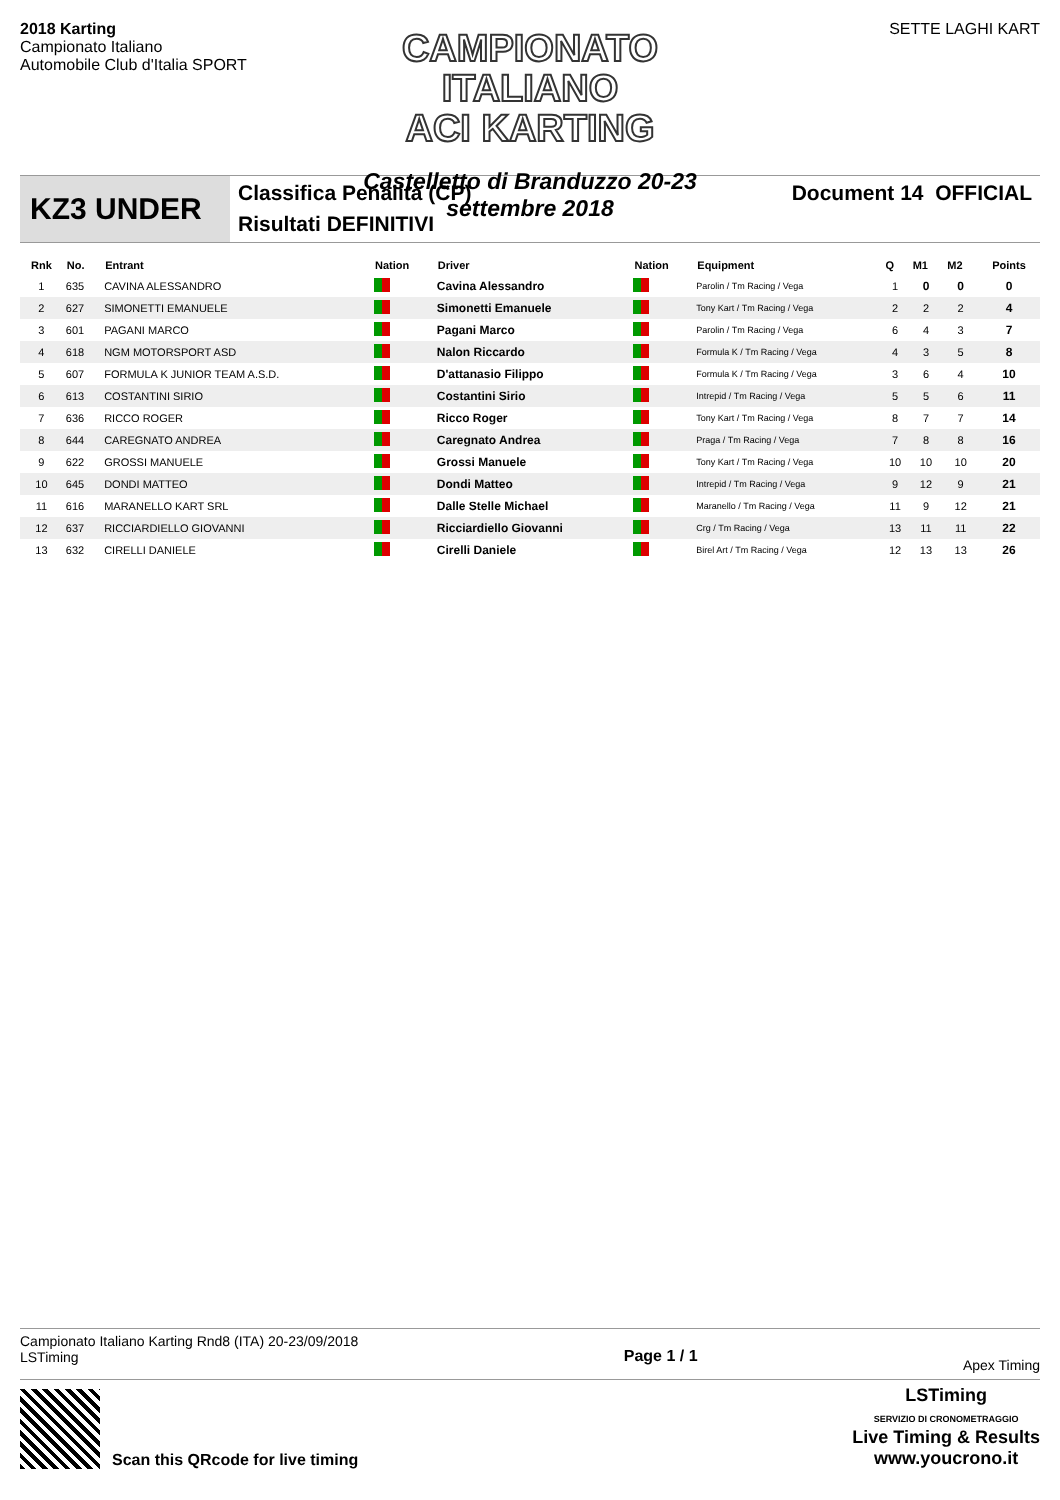2018 Karting
Campionato Italiano
Automobile Club d'Italia SPORT
CAMPIONATO ITALIANO
ACI KARTING
Castelletto di Branduzzo 20-23 settembre 2018
SETTE LAGHI KART
KZ3 UNDER
Classifica Penalità (CP)
Risultati DEFINITIVI
Document 14 OFFICIAL
| Rnk | No. | Entrant | Nation | Driver | Nation | Equipment | Q | M1 | M2 | Points |
| --- | --- | --- | --- | --- | --- | --- | --- | --- | --- | --- |
| 1 | 635 | CAVINA ALESSANDRO | | Cavina Alessandro | | Parolin / Tm Racing / Vega | 1 | 0 | 0 | 0 |
| 2 | 627 | SIMONETTI EMANUELE | | Simonetti Emanuele | | Tony Kart / Tm Racing / Vega | 2 | 2 | 2 | 4 |
| 3 | 601 | PAGANI MARCO | | Pagani Marco | | Parolin / Tm Racing / Vega | 6 | 4 | 3 | 7 |
| 4 | 618 | NGM MOTORSPORT ASD | | Nalon Riccardo | | Formula K / Tm Racing / Vega | 4 | 3 | 5 | 8 |
| 5 | 607 | FORMULA K JUNIOR TEAM A.S.D. | | D'attanasio Filippo | | Formula K / Tm Racing / Vega | 3 | 6 | 4 | 10 |
| 6 | 613 | COSTANTINI SIRIO | | Costantini Sirio | | Intrepid / Tm Racing / Vega | 5 | 5 | 6 | 11 |
| 7 | 636 | RICCO ROGER | | Ricco Roger | | Tony Kart / Tm Racing / Vega | 8 | 7 | 7 | 14 |
| 8 | 644 | CAREGNATO ANDREA | | Caregnato Andrea | | Praga / Tm Racing / Vega | 7 | 8 | 8 | 16 |
| 9 | 622 | GROSSI MANUELE | | Grossi Manuele | | Tony Kart / Tm Racing / Vega | 10 | 10 | 10 | 20 |
| 10 | 645 | DONDI MATTEO | | Dondi Matteo | | Intrepid / Tm Racing / Vega | 9 | 12 | 9 | 21 |
| 11 | 616 | MARANELLO KART SRL | | Dalle Stelle Michael | | Maranello / Tm Racing / Vega | 11 | 9 | 12 | 21 |
| 12 | 637 | RICCIARDIELLO GIOVANNI | | Ricciardiello Giovanni | | Crg / Tm Racing / Vega | 13 | 11 | 11 | 22 |
| 13 | 632 | CIRELLI DANIELE | | Cirelli Daniele | | Birel Art / Tm Racing / Vega | 12 | 13 | 13 | 26 |
Campionato Italiano Karting Rnd8 (ITA) 20-23/09/2018
LSTiming
Page 1 / 1
Apex Timing
Scan this QRcode for live timing
LSTiming
SERVIZIO DI CRONOMETRAGGIO
Live Timing & Results
www.youcrono.it